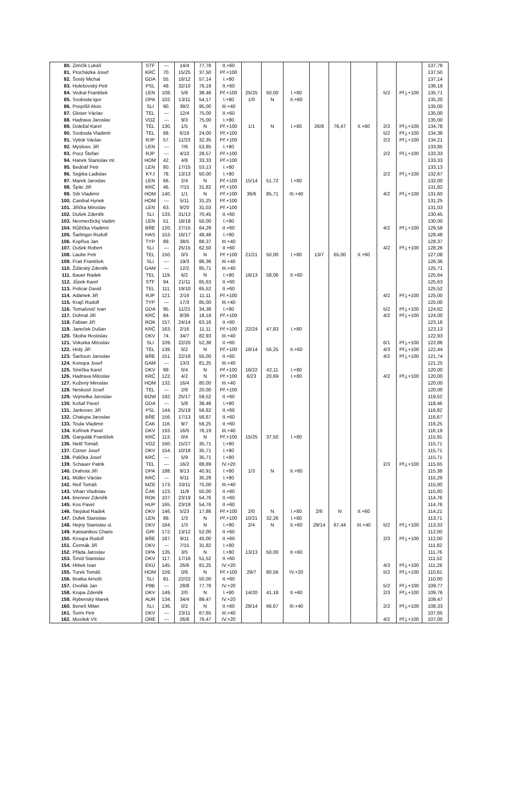| 80. | Zimčík Lukáš | STF | --- | 14/4 | 77,78 | II.+60 | | | | | | | | | 137,78 |
| 81. | Procházka Josef | KRČ | 70. | 15/25 | 37,50 | Př.+100 | | | | | | | | | 137,50 |
| 82. | Šostý Michal | GDA | 55. | 16/12 | 57,14 | I.+80 | | | | | | | | | 137,14 |
| 83. | Holešovský Petr | PSL | 49. | 32/10 | 76,19 | II.+60 | | | | | | | | | 136,19 |
| 84. | Vedral František | LEN | 108. | 5/8 | 38,46 | Př.+100 | 25/25 | 50,00 | I.+80 | | | | 5/2 | Př.j.+100 | 135,71 |
| 85. | Svoboda Igor | DPA | 102. | 13/11 | 54,17 | I.+80 | 1/0 | N | II.+60 | | | | | | 135,20 |
| 86. | Pospíšil Alois | SLI | 90. | 38/2 | 95,00 | III.+40 | | | | | | | | | 135,00 |
| 87. | Gloser Václav | TEL | --- | 12/4 | 75,00 | II.+60 | | | | | | | | | 135,00 |
| 88. | Hadrava Jaroslav | VOZ | --- | 9/3 | 75,00 | I.+80 | | | | | | | | | 135,00 |
| 89. | Doležal Karel | TEL | 130. | 1/5 | N | Př.+100 | 1/1 | N | I.+80 | 26/8 | 76,47 | II.+60 | 2/2 | Př.j.+100 | 134,78 |
| 90. | Svoboda Vladimír | TEL | 68. | 6/19 | 24,00 | Př.+100 | | | | | | | 5/2 | Př.j.+100 | 134,38 |
| 91. | Vytisk Václav | RJP | 57. | 11/23 | 32,35 | Př.+100 | | | | | | | 2/2 | Př.j.+100 | 134,21 |
| 92. | Myslivec Jiří | LEN | --- | 7/6 | 53,85 | I.+80 | | | | | | | | | 133,85 |
| 93. | Pocz Štefan | RJP | --- | 4/10 | 28,57 | Př.+100 | | | | | | | 2/2 | Př.j.+100 | 133,33 |
| 94. | Hanek Stanislav ml. | HOM | 42. | 4/8 | 33,33 | Př.+100 | | | | | | | | | 133,33 |
| 95. | Bednář Petr | LEN | 80. | 17/15 | 53,13 | I.+80 | | | | | | | | | 133,13 |
| 96. | Sejpka Ladislav | KYJ | 78. | 13/13 | 50,00 | I.+80 | | | | | | | 2/2 | Př.j.+100 | 132,67 |
| 97. | Marek Jaroslav | LEN | 66. | 2/4 | N | Př.+100 | 15/14 | 51,72 | I.+80 | | | | | | 132,00 |
| 98. | Špác Jiří | KRČ | 46. | 7/15 | 31,82 | Př.+100 | | | | | | | | | 131,82 |
| 99. | Srb Vladimír | HOM | 140. | 1/1 | N | Př.+100 | 36/6 | 85,71 | III.+40 | | | | 4/2 | Př.j.+100 | 131,60 |
| 100. | Canibal Hynek | HOM | --- | 5/11 | 31,25 | Př.+100 | | | | | | | | | 131,25 |
| 101. | Jiřička Miroslav | LEN | 63. | 9/20 | 31,03 | Př.+100 | | | | | | | | | 131,03 |
| 102. | Dušek Zdeněk | SLI | 133. | 31/13 | 70,45 | II.+60 | | | | | | | | | 130,45 |
| 103. | Nevmeržickij Vadim | LEN | 51. | 18/18 | 50,00 | I.+80 | | | | | | | | | 130,00 |
| 104. | Růžička Vladimír | BŘE | 120. | 27/15 | 64,29 | II.+60 | | | | | | | 4/2 | Př.j.+100 | 129,58 |
| 105. | Šarlinger Rudolf | HAS | 153. | 16/17 | 48,48 | I.+80 | | | | | | | | | 128,48 |
| 106. | Kopřiva Jan | TYP | 89. | 38/5 | 88,37 | III.+40 | | | | | | | | | 128,37 |
| 107. | Dušek Robert | SLI | --- | 25/15 | 62,50 | II.+60 | | | | | | | 4/2 | Př.j.+100 | 128,26 |
| 108. | Laube Petr | TEL | 150. | 0/3 | N | Př.+100 | 21/21 | 50,00 | I.+80 | 13/7 | 65,00 | II.+60 | | | 127,08 |
| 109. | Frait František | SLI | --- | 19/3 | 86,36 | III.+40 | | | | | | | | | 126,36 |
| 110. | Žďárský Zdeněk | GAM | --- | 12/2 | 85,71 | III.+40 | | | | | | | | | 125,71 |
| 111. | Bauer Radek | TEL | 119. | 6/2 | N | I.+80 | 18/13 | 58,06 | II.+60 | | | | | | 125,64 |
| 112. | Jůzek Karel | STF | 94. | 21/11 | 65,63 | II.+60 | | | | | | | | | 125,63 |
| 113. | Policar David | TEL | 111. | 19/10 | 65,52 | II.+60 | | | | | | | | | 125,52 |
| 114. | Adámek Jiří | RJP | 121. | 2/16 | 11,11 | Př.+100 | | | | | | | 4/2 | Př.j.+100 | 125,00 |
| 115. | Krajč Rudolf | TYP | --- | 17/3 | 85,00 | III.+40 | | | | | | | | | 125,00 |
| 116. | Tomašovič Ivan | GDA | 95. | 11/21 | 34,38 | I.+80 | | | | | | | 5/2 | Př.j.+100 | 124,62 |
| 117. | Dohnal Jiří | KRČ | 84. | 8/36 | 18,18 | Př.+100 | | | | | | | 4/2 | Př.j.+100 | 124,00 |
| 118. | Fabian Jiří | ROK | 157. | 24/14 | 63,16 | II.+60 | | | | | | | | | 123,16 |
| 119. | Janeček Dušan | KRČ | 163. | 2/16 | 11,11 | Př.+100 | 22/24 | 47,83 | I.+80 | | | | | | 123,13 |
| 120. | Skoba Rostislav | DKV | 74. | 34/7 | 82,93 | III.+40 | | | | | | | | | 122,93 |
| 121. | Vokurka Miroslav | SLI | 109. | 22/20 | 52,38 | II.+60 | | | | | | | 6/1 | Př.j.+100 | 122,86 |
| 122. | Hrdý Jiří | TEL | 138. | 0/2 | N | Př.+100 | 18/14 | 56,25 | II.+60 | | | | 4/3 | Př.j.+100 | 122,44 |
| 123. | Šaršoun Jaroslav | BŘE | 151. | 22/18 | 55,00 | II.+60 | | | | | | | 4/2 | Př.j.+100 | 121,74 |
| 124. | Konopa Josef | GAM | --- | 13/3 | 81,25 | III.+40 | | | | | | | | | 121,25 |
| 125. | Smrčka Karel | DKV | 99. | 0/4 | N | Př.+100 | 16/22 | 42,11 | I.+80 | | | | | | 120,00 |
| 126. | Hadrava Miloslav | KRČ | 122. | 4/2 | N | Př.+100 | 6/23 | 20,69 | I.+80 | | | | 4/2 | Př.j.+100 | 120,00 |
| 127. | Kožený Miroslav | HOM | 132. | 16/4 | 80,00 | III.+40 | | | | | | | | | 120,00 |
| 128. | Neskusil Josef | TEL | --- | 2/8 | 20,00 | Př.+100 | | | | | | | | | 120,00 |
| 129. | Vejmelka Jaroslav | BOW | 192. | 25/17 | 59,52 | II.+60 | | | | | | | | | 119,52 |
| 130. | Košař Pavel | GDA | --- | 5/8 | 38,46 | I.+80 | | | | | | | | | 118,46 |
| 131. | Jankovec Jiří | PSL | 144. | 25/19 | 56,82 | II.+60 | | | | | | | | | 116,82 |
| 132. | Chalupa Jaroslav | BŘE | 156. | 17/13 | 56,67 | II.+60 | | | | | | | | | 116,67 |
| 133. | Toula Vladimír | ČAK | 116. | 9/7 | 56,25 | II.+60 | | | | | | | | | 116,25 |
| 134. | Kořínek Pavel | DKV | 193. | 16/5 | 76,19 | III.+40 | | | | | | | | | 116,19 |
| 135. | Gargulák František | KRČ | 113. | 0/4 | N | Př.+100 | 15/25 | 37,50 | I.+80 | | | | | | 115,91 |
| 136. | Nettl Tomáš | VOZ | 160. | 15/27 | 35,71 | I.+80 | | | | | | | | | 115,71 |
| 137. | Cizner Josef | DKV | 154. | 10/18 | 35,71 | I.+80 | | | | | | | | | 115,71 |
| 138. | Palička Josef | KRČ | --- | 5/9 | 35,71 | I.+80 | | | | | | | | | 115,71 |
| 139. | Schauer Patrik | TEL | --- | 16/2 | 88,89 | IV.+20 | | | | | | | 2/3 | Př.j.+100 | 115,65 |
| 140. | Drahota Jiří | DPA | 188. | 9/13 | 40,91 | I.+80 | 1/3 | N | II.+60 | | | | | | 115,38 |
| 141. | Müller Václav | KRČ | --- | 6/11 | 35,29 | I.+80 | | | | | | | | | 115,29 |
| 142. | Reif Tomáš | MZE | 173. | 33/11 | 75,00 | III.+40 | | | | | | | | | 115,00 |
| 143. | Vihan Vladislav | ČAK | 123. | 11/9 | 55,00 | II.+60 | | | | | | | | | 115,00 |
| 144. | Brenner Zdeněk | ROK | 107. | 23/19 | 54,76 | II.+60 | | | | | | | | | 114,76 |
| 145. | Kos Pavel | HUP | 165. | 23/19 | 54,76 | II.+60 | | | | | | | | | 114,76 |
| 146. | Stejskal Radek | DKV | 146. | 5/23 | 17,86 | Př.+100 | 2/0 | N | I.+80 | 2/6 | N | II.+60 | | | 114,21 |
| 147. | Dufek Stanislav | LEN | 88. | 1/3 | N | Př.+100 | 10/21 | 32,26 | I.+80 | | | | | | 113,71 |
| 148. | Hejný Stanislav st. | DKV | 164. | 1/3 | N | I.+80 | 2/4 | N | II.+60 | 29/14 | 67,44 | III.+40 | 5/2 | Př.j.+100 | 113,33 |
| 149. | Katsianikos Charis | GRI | 172. | 13/12 | 52,00 | II.+60 | | | | | | | | | 112,00 |
| 150. | Kroupa Rudolf | BŘE | 187. | 9/11 | 45,00 | II.+60 | | | | | | | 2/3 | Př.j.+100 | 112,00 |
| 151. | Čermák Jiří | DKV | --- | 7/15 | 31,82 | I.+80 | | | | | | | | | 111,82 |
| 152. | Přáda Jaroslav | DPA | 135. | 3/5 | N | I.+80 | 13/13 | 50,00 | II.+60 | | | | | | 111,76 |
| 153. | Šmíd Stanislav | DKV | 117. | 17/16 | 51,52 | II.+60 | | | | | | | | | 111,52 |
| 154. | Hrbek Ivan | EKÚ | 145. | 26/6 | 81,25 | IV.+20 | | | | | | | 4/3 | Př.j.+100 | 111,28 |
| 155. | Turek Tomáš | HOM | 159. | 0/6 | N | Př.+100 | 29/7 | 80,56 | IV.+20 | | | | 5/2 | Př.j.+100 | 110,61 |
| 156. | Bratka Arnošt | SLI | 91. | 22/22 | 50,00 | II.+60 | | | | | | | | | 110,00 |
| 157. | Dvořák Jan | P9B | --- | 28/8 | 77,78 | IV.+20 | | | | | | | 5/2 | Př.j.+100 | 109,77 |
| 158. | Krupa Zdeněk | DKV | 149. | 2/0 | N | I.+80 | 14/20 | 41,18 | II.+60 | | | | 2/3 | Př.j.+100 | 109,76 |
| 159. | Rybenský Marek | AUR | 134. | 34/4 | 89,47 | IV.+20 | | | | | | | | | 109,47 |
| 160. | Beneš Milan | SLI | 136. | 0/2 | N | II.+60 | 28/14 | 66,67 | III.+40 | | | | 2/2 | Př.j.+100 | 108,33 |
| 161. | Šorm Petr | DKV | --- | 23/11 | 67,65 | III.+40 | | | | | | | | | 107,65 |
| 162. | Musílek Vít | ORE | --- | 26/8 | 76,47 | IV.+20 | | | | | | | 4/2 | Př.j.+100 | 107,00 |